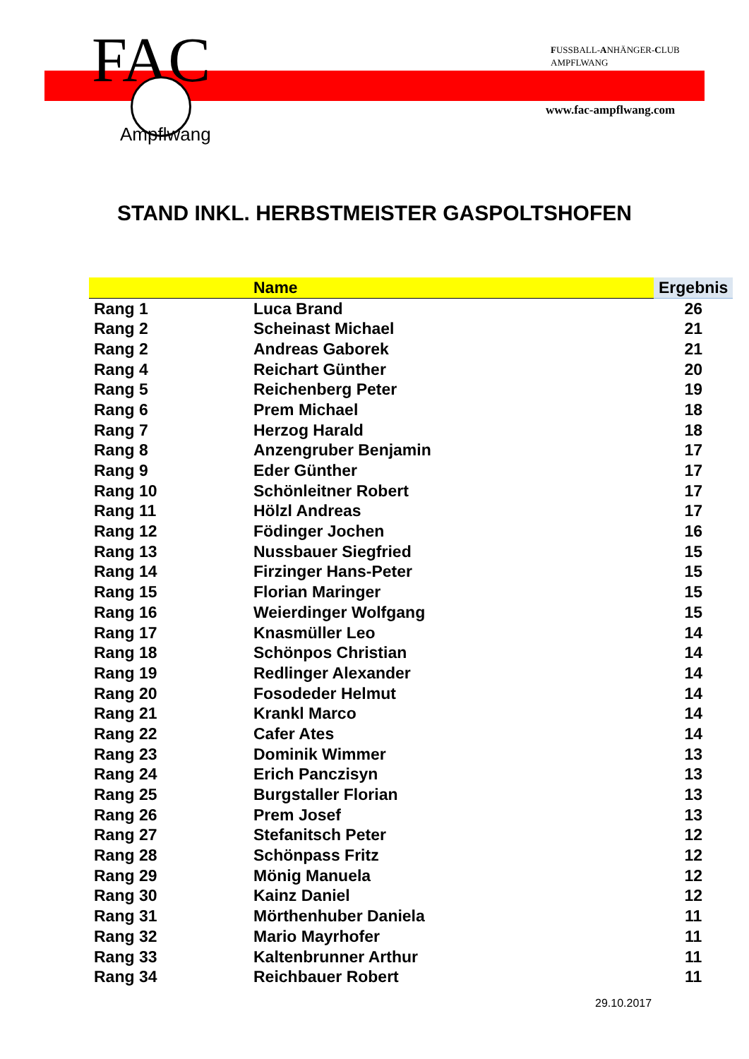FAC
Ampflwang
FUSSBALL-ANHÄNGER-CLUB
AMPFLWANG
www.fac-ampflwang.com
STAND INKL. HERBSTMEISTER GASPOLTSHOFEN
| | Name | Ergebnis |
| --- | --- | --- |
| Rang 1 | Luca Brand | 26 |
| Rang 2 | Scheinast Michael | 21 |
| Rang 2 | Andreas Gaborek | 21 |
| Rang 4 | Reichart Günther | 20 |
| Rang 5 | Reichenberg Peter | 19 |
| Rang 6 | Prem Michael | 18 |
| Rang 7 | Herzog Harald | 18 |
| Rang 8 | Anzengruber Benjamin | 17 |
| Rang 9 | Eder Günther | 17 |
| Rang 10 | Schönleitner Robert | 17 |
| Rang 11 | Hölzl Andreas | 17 |
| Rang 12 | Födinger Jochen | 16 |
| Rang 13 | Nussbauer Siegfried | 15 |
| Rang 14 | Firzinger Hans-Peter | 15 |
| Rang 15 | Florian Maringer | 15 |
| Rang 16 | Weierdinger Wolfgang | 15 |
| Rang 17 | Knasmüller Leo | 14 |
| Rang 18 | Schönpos Christian | 14 |
| Rang 19 | Redlinger Alexander | 14 |
| Rang 20 | Fosodeder Helmut | 14 |
| Rang 21 | Krankl Marco | 14 |
| Rang 22 | Cafer Ates | 14 |
| Rang 23 | Dominik Wimmer | 13 |
| Rang 24 | Erich Panczisyn | 13 |
| Rang 25 | Burgstaller Florian | 13 |
| Rang 26 | Prem Josef | 13 |
| Rang 27 | Stefanitsch Peter | 12 |
| Rang 28 | Schönpass Fritz | 12 |
| Rang 29 | Mönig Manuela | 12 |
| Rang 30 | Kainz Daniel | 12 |
| Rang 31 | Mörthenhuber Daniela | 11 |
| Rang 32 | Mario Mayrhofer | 11 |
| Rang 33 | Kaltenbrunner Arthur | 11 |
| Rang 34 | Reichbauer Robert | 11 |
29.10.2017